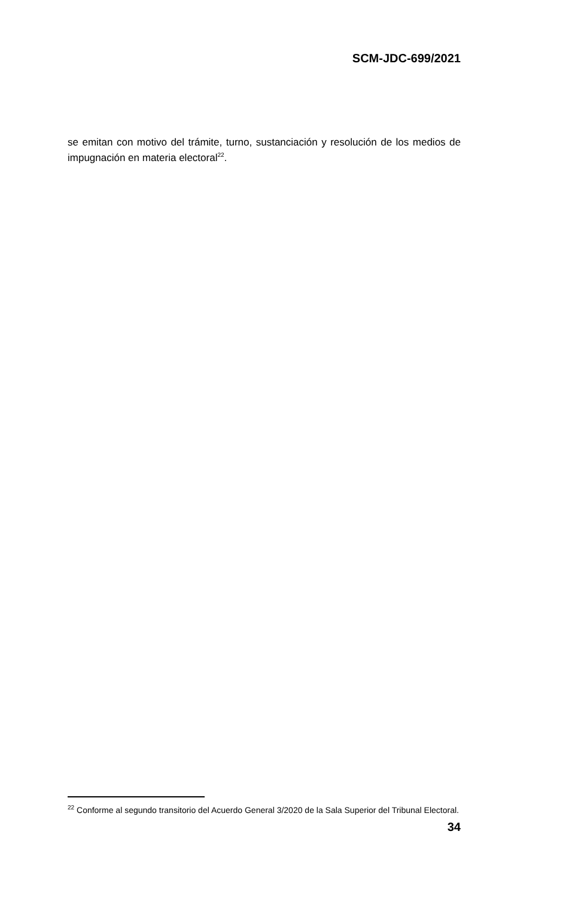SCM-JDC-699/2021
se emitan con motivo del trámite, turno, sustanciación y resolución de los medios de impugnación en materia electoral<sup>22</sup>.
<sup>22</sup> Conforme al segundo transitorio del Acuerdo General 3/2020 de la Sala Superior del Tribunal Electoral.
34